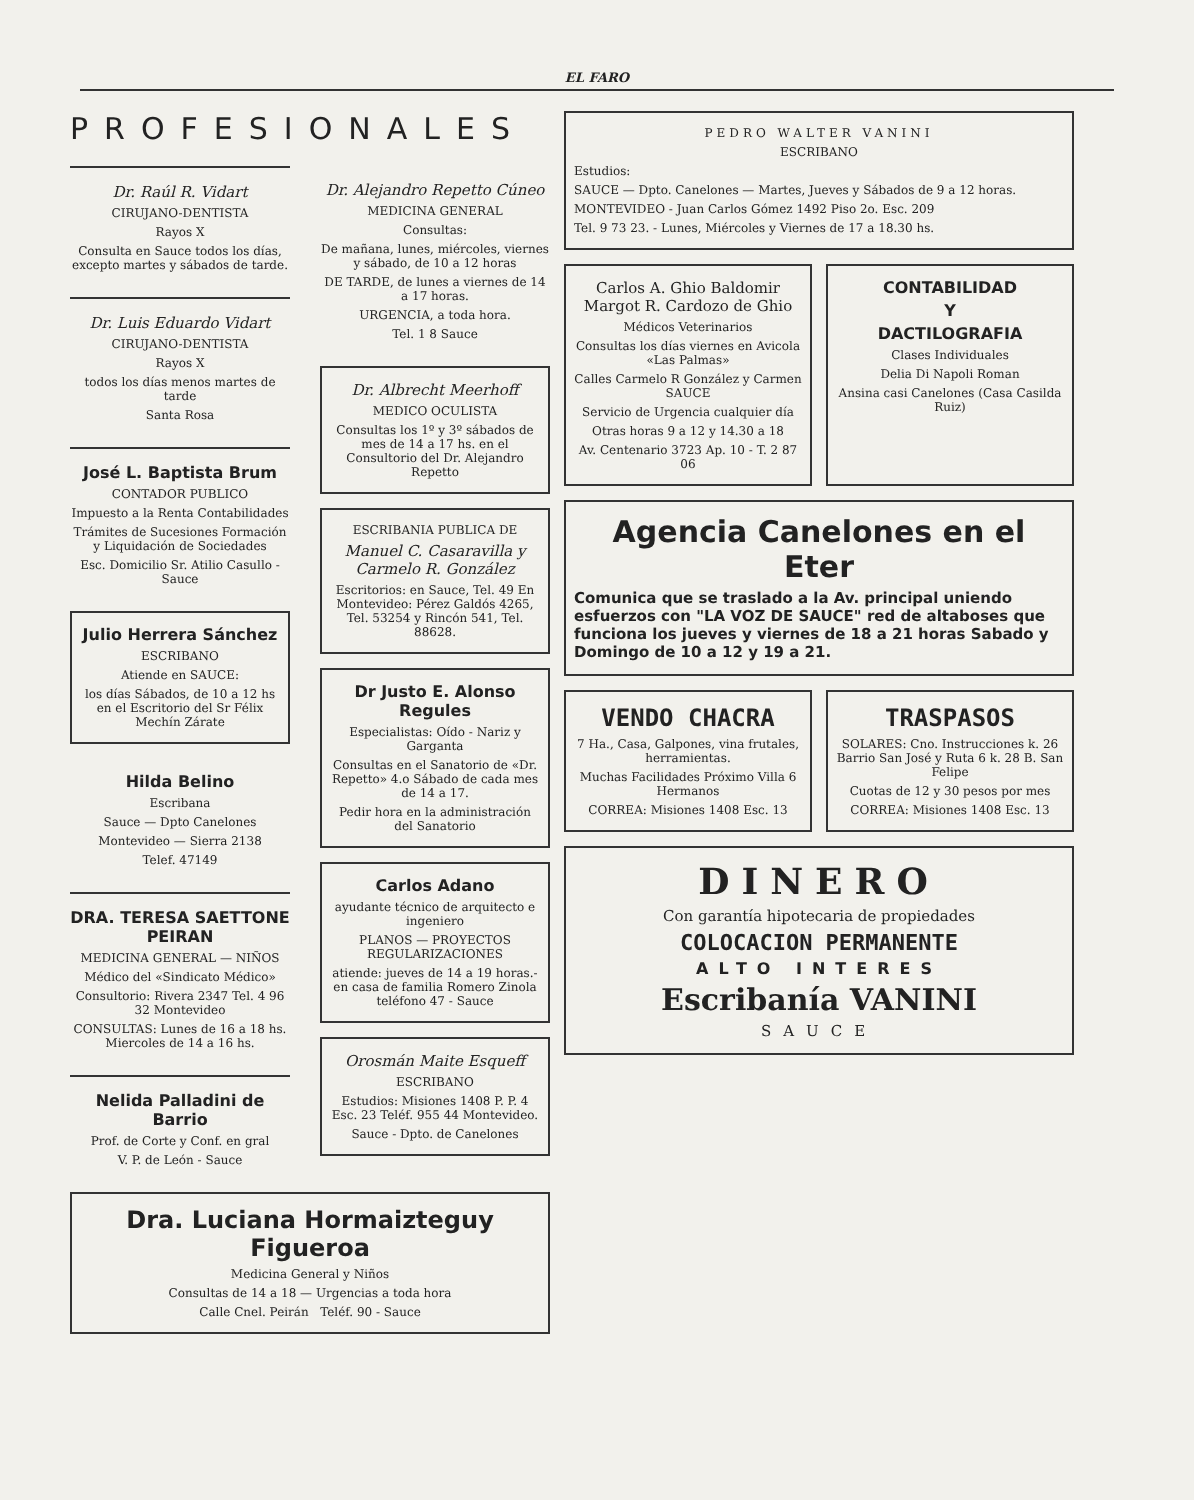EL FARO
PROFESIONALES
Dr. Raúl R. Vidart
CIRUJANO-DENTISTA
Rayos X
Consulta en Sauce todos los días, excepto martes y sábados de tarde.
Dr. Luis Eduardo Vidart
CIRUJANO-DENTISTA
Rayos X
todos los días menos martes de tarde
Santa Rosa
José L. Baptista Brum
CONTADOR PUBLICO
Impuesto a la Renta Contabilidades
Trámites de Sucesiones Formación y Liquidación de Sociedades
Esc. Domicilio Sr. Atilio Casullo - Sauce
Julio Herrera Sánchez
ESCRIBANO
Atiende en SAUCE:
los días Sábados, de 10 a 12 hs en el Escritorio del Sr Félix Mechín Zárate
Hilda Belino
Escribana
Sauce — Dpto Canelones
Montevideo — Sierra 2138
Telef. 47149
DRA. TERESA SAETTONE PEIRAN
MEDICINA GENERAL — NIÑOS
Médico del «Sindicato Médico»
Consultorio: Rivera 2347 Tel. 4 96 32 Montevideo
CONSULTAS: Lunes de 16 a 18 hs. Miercoles de 14 a 16 hs.
Nelida Palladini de Barrio
Prof. de Corte y Conf. en gral
V. P. de León - Sauce
Dr. Alejandro Repetto Cúneo
MEDICINA GENERAL
Consultas:
De mañana, lunes, miércoles, viernes y sábado, de 10 a 12 horas
DE TARDE, de lunes a viernes de 14 a 17 horas.
URGENCIA, a toda hora.
Tel. 1 8 Sauce
Dr. Albrecht Meerhoff
MEDICO OCULISTA
Consultas los 1º y 3º sábados de mes de 14 a 17 hs. en el Consultorio del Dr. Alejandro Repetto
ESCRIBANIA PUBLICA DE
Manuel C. Casaravilla y Carmelo R. González
Escritorios: en Sauce, Tel. 49 En Montevideo: Pérez Galdós 4265, Tel. 53254 y Rincón 541, Tel. 88628.
Dr Justo E. Alonso Regules
Especialistas: Oído - Nariz y Garganta
Consultas en el Sanatorio de «Dr. Repetto» 4.o Sábado de cada mes de 14 a 17.
Pedir hora en la administración del Sanatorio
Carlos Adano
ayudante técnico de arquitecto e ingeniero
PLANOS — PROYECTOS REGULARIZACIONES
atiende: jueves de 14 a 19 horas.- en casa de familia Romero Zinola teléfono 47 - Sauce
Orosmán Maite Esqueff
ESCRIBANO
Estudios: Misiones 1408 P. P. 4 Esc. 23 Teléf. 955 44 Montevideo.
Sauce - Dpto. de Canelones
Dra. Luciana Hormaizteguy Figueroa
Medicina General y Niños
Consultas de 14 a 18 — Urgencias a toda hora
Calle Cnel. Peirán Teléf. 90 - Sauce
PEDRO WALTER VANINI
ESCRIBANO
Estudios:
SAUCE — Dpto. Canelones — Martes, Jueves y Sábados de 9 a 12 horas.
MONTEVIDEO - Juan Carlos Gómez 1492 Piso 2o. Esc. 209
Tel. 9 73 23. - Lunes, Miércoles y Viernes de 17 a 18.30 hs.
Carlos A. Ghio Baldomir
Margot R. Cardozo de Ghio
Médicos Veterinarios
Consultas los días viernes en Avicola «Las Palmas»
Calles Carmelo R González y Carmen SAUCE
Servicio de Urgencia cualquier día
Otras horas 9 a 12 y 14.30 a 18
Av. Centenario 3723 Ap. 10 - T. 2 87 06
CONTABILIDAD
Y
DACTILOGRAFIA
Clases Individuales
Delia Di Napoli Roman
Ansina casi Canelones (Casa Casilda Ruiz)
Agencia Canelones en el Eter
Comunica que se traslado a la Av. principal uniendo esfuerzos con "LA VOZ DE SAUCE" red de altaboses que funciona los jueves y viernes de 18 a 21 horas Sabado y Domingo de 10 a 12 y 19 a 21.
VENDO CHACRA
7 Ha., Casa, Galpones, vina frutales, herramientas.
Muchas Facilidades Próximo Villa 6 Hermanos
CORREA: Misiones 1408 Esc. 13
TRASPASOS
SOLARES: Cno. Instrucciones k. 26 Barrio San José y Ruta 6 k. 28 B. San Felipe
Cuotas de 12 y 30 pesos por mes
CORREA: Misiones 1408 Esc. 13
DINERO
Con garantía hipotecaria de propiedades
COLOCACION PERMANENTE
ALTO INTERES
Escribanía VANINI
SAUCE